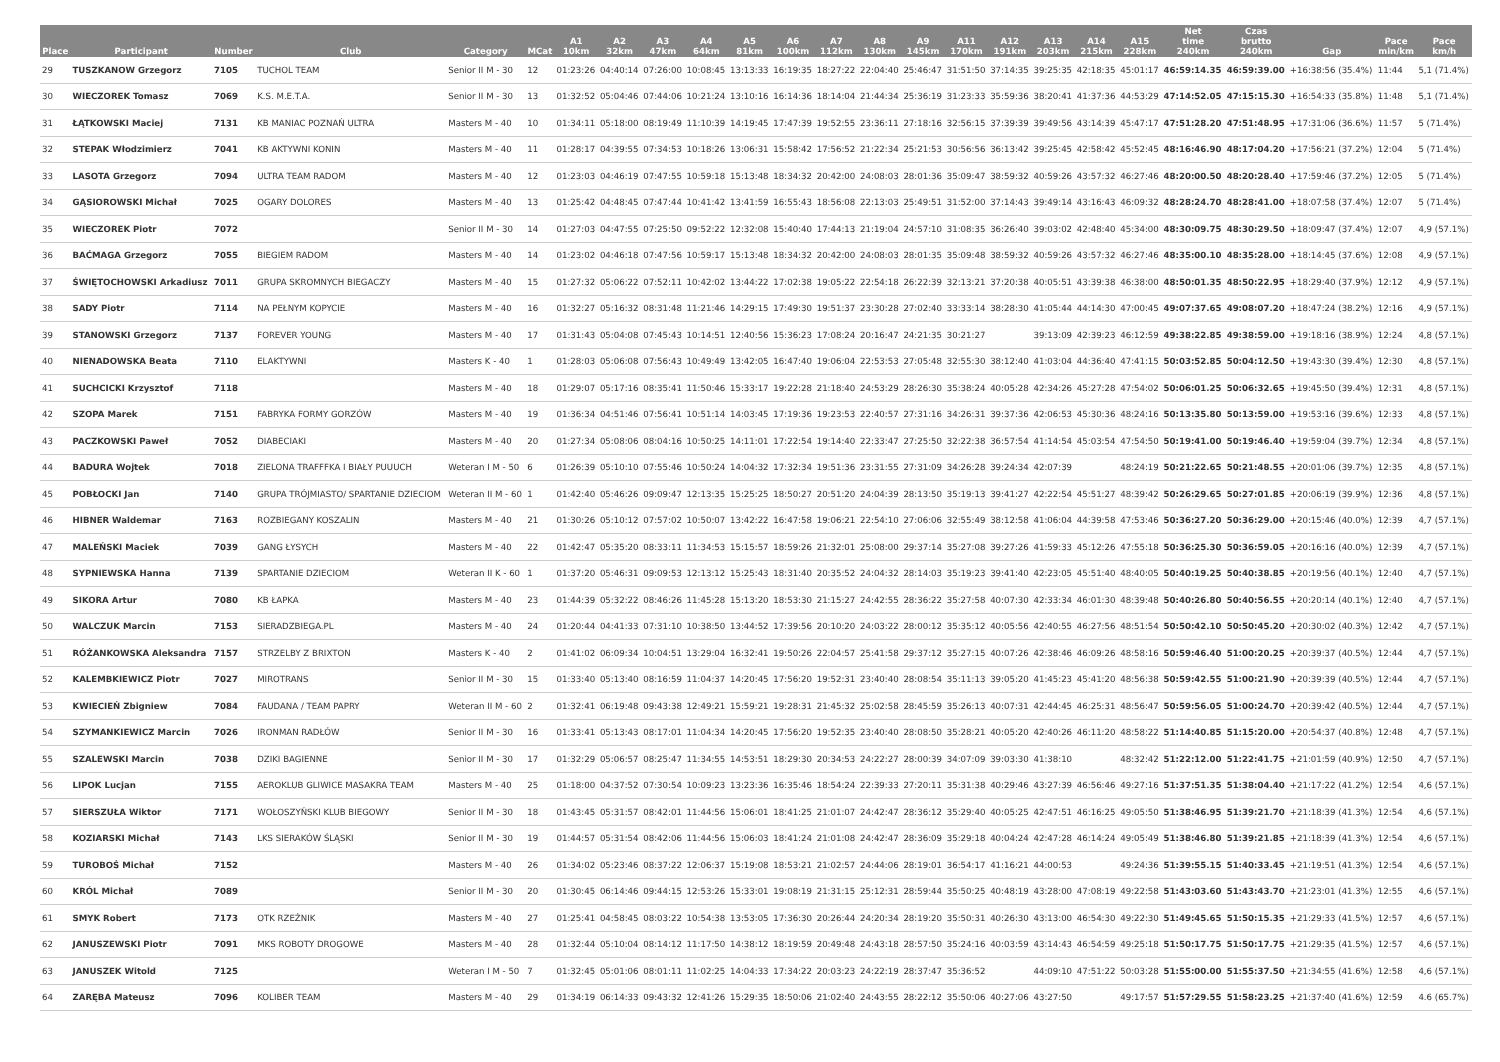| Place | Participant | Number | Club | Category | MCat | A1 10km | A2 32km | A3 47km | A4 64km | A5 81km | A6 100km | A7 112km | A8 130km | A9 145km | A11 170km | A12 191km | A13 203km | A14 215km | A15 228km | Net time 240km | Czas brutto 240km | Gap | Pace min/km | Pace km/h |
| --- | --- | --- | --- | --- | --- | --- | --- | --- | --- | --- | --- | --- | --- | --- | --- | --- | --- | --- | --- | --- | --- | --- | --- | --- |
| 29 | TUSZKANOW Grzegorz | 7105 | TUCHOL TEAM | Senior II M - 30 | 12 | 01:23:26 | 04:40:14 | 07:26:00 | 10:08:45 | 13:13:33 | 16:19:35 | 18:27:22 | 22:04:40 | 25:46:47 | 31:51:50 | 37:14:35 | 39:25:35 | 42:18:35 | 45:01:17 | 46:59:14.35 | 46:59:39.00 | +16:38:56 (35.4%) | 11:44 | 5,1 (71.4%) |
| 30 | WIECZOREK Tomasz | 7069 | K.S. M.E.T.A. | Senior II M - 30 | 13 | 01:32:52 | 05:04:46 | 07:44:06 | 10:21:24 | 13:10:16 | 16:14:36 | 18:14:04 | 21:44:34 | 25:36:19 | 31:23:33 | 35:59:36 | 38:20:41 | 41:37:36 | 44:53:29 | 47:14:52.05 | 47:15:15.30 | +16:54:33 (35.8%) | 11:48 | 5,1 (71.4%) |
| 31 | ŁĄTKOWSKI Maciej | 7131 | KB MANIAC POZNAŃ ULTRA | Masters M - 40 | 10 | 01:34:11 | 05:18:00 | 08:19:49 | 11:10:39 | 14:19:45 | 17:47:39 | 19:52:55 | 23:36:11 | 27:18:16 | 32:56:15 | 37:39:39 | 39:49:56 | 43:14:39 | 45:47:17 | 47:51:28.20 | 47:51:48.95 | +17:31:06 (36.6%) | 11:57 | 5 (71.4%) |
| 32 | STEPAK Włodzimierz | 7041 | KB AKTYWNI KONIN | Masters M - 40 | 11 | 01:28:17 | 04:39:55 | 07:34:53 | 10:18:26 | 13:06:31 | 15:58:42 | 17:56:52 | 21:22:34 | 25:21:53 | 30:56:56 | 36:13:42 | 39:25:45 | 42:58:42 | 45:52:45 | 48:16:46.90 | 48:17:04.20 | +17:56:21 (37.2%) | 12:04 | 5 (71.4%) |
| 33 | LASOTA Grzegorz | 7094 | ULTRA TEAM RADOM | Masters M - 40 | 12 | 01:23:03 | 04:46:19 | 07:47:55 | 10:59:18 | 15:13:48 | 18:34:32 | 20:42:00 | 24:08:03 | 28:01:36 | 35:09:47 | 38:59:32 | 40:59:26 | 43:57:32 | 46:27:46 | 48:20:00.50 | 48:20:28.40 | +17:59:46 (37.2%) | 12:05 | 5 (71.4%) |
| 34 | GĄSIOROWSKI Michał | 7025 | OGARY DOLORES | Masters M - 40 | 13 | 01:25:42 | 04:48:45 | 07:47:44 | 10:41:42 | 13:41:59 | 16:55:43 | 18:56:08 | 22:13:03 | 25:49:51 | 31:52:00 | 37:14:43 | 39:49:14 | 43:16:43 | 46:09:32 | 48:28:24.70 | 48:28:41.00 | +18:07:58 (37.4%) | 12:07 | 5 (71.4%) |
| 35 | WIECZOREK Piotr | 7072 | | Senior II M - 30 | 14 | 01:27:03 | 04:47:55 | 07:25:50 | 09:52:22 | 12:32:08 | 15:40:40 | 17:44:13 | 21:19:04 | 24:57:10 | 31:08:35 | 36:26:40 | 39:03:02 | 42:48:40 | 45:34:00 | 48:30:09.75 | 48:30:29.50 | +18:09:47 (37.4%) | 12:07 | 4,9 (57.1%) |
| 36 | BAĆMAGA Grzegorz | 7055 | BIEGIEM RADOM | Masters M - 40 | 14 | 01:23:02 | 04:46:18 | 07:47:56 | 10:59:17 | 15:13:48 | 18:34:32 | 20:42:00 | 24:08:03 | 28:01:35 | 35:09:48 | 38:59:32 | 40:59:26 | 43:57:32 | 46:27:46 | 48:35:00.10 | 48:35:28.00 | +18:14:45 (37.6%) | 12:08 | 4,9 (57.1%) |
| 37 | ŚWIĘTOCHOWSKI Arkadiusz | 7011 | GRUPA SKROMNYCH BIEGACZY | Masters M - 40 | 15 | 01:27:32 | 05:06:22 | 07:52:11 | 10:42:02 | 13:44:22 | 17:02:38 | 19:05:22 | 22:54:18 | 26:22:39 | 32:13:21 | 37:20:38 | 40:05:51 | 43:39:38 | 46:38:00 | 48:50:01.35 | 48:50:22.95 | +18:29:40 (37.9%) | 12:12 | 4,9 (57.1%) |
| 38 | SADY Piotr | 7114 | NA PEŁNYM KOPYCIE | Masters M - 40 | 16 | 01:32:27 | 05:16:32 | 08:31:48 | 11:21:46 | 14:29:15 | 17:49:30 | 19:51:37 | 23:30:28 | 27:02:40 | 33:33:14 | 38:28:30 | 41:05:44 | 44:14:30 | 47:00:45 | 49:07:37.65 | 49:08:07.20 | +18:47:24 (38.2%) | 12:16 | 4,9 (57.1%) |
| 39 | STANOWSKI Grzegorz | 7137 | FOREVER YOUNG | Masters M - 40 | 17 | 01:31:43 | 05:04:08 | 07:45:43 | 10:14:51 | 12:40:56 | 15:36:23 | 17:08:24 | 20:16:47 | 24:21:35 | 30:21:27 | | 39:13:09 | 42:39:23 | 46:12:59 | 49:38:22.85 | 49:38:59.00 | +19:18:16 (38.9%) | 12:24 | 4,8 (57.1%) |
| 40 | NIENADOWSKA Beata | 7110 | ELAKTYWNI | Masters K - 40 | 1 | 01:28:03 | 05:06:08 | 07:56:43 | 10:49:49 | 13:42:05 | 16:47:40 | 19:06:04 | 22:53:53 | 27:05:48 | 32:55:30 | 38:12:40 | 41:03:04 | 44:36:40 | 47:41:15 | 50:03:52.85 | 50:04:12.50 | +19:43:30 (39.4%) | 12:30 | 4,8 (57.1%) |
| 41 | SUCHCICKI Krzysztof | 7118 | | Masters M - 40 | 18 | 01:29:07 | 05:17:16 | 08:35:41 | 11:50:46 | 15:33:17 | 19:22:28 | 21:18:40 | 24:53:29 | 28:26:30 | 35:38:24 | 40:05:28 | 42:34:26 | 45:27:28 | 47:54:02 | 50:06:01.25 | 50:06:32.65 | +19:45:50 (39.4%) | 12:31 | 4,8 (57.1%) |
| 42 | SZOPA Marek | 7151 | FABRYKA FORMY GORZÓW | Masters M - 40 | 19 | 01:36:34 | 04:51:46 | 07:56:41 | 10:51:14 | 14:03:45 | 17:19:36 | 19:23:53 | 22:40:57 | 27:31:16 | 34:26:31 | 39:37:36 | 42:06:53 | 45:30:36 | 48:24:16 | 50:13:35.80 | 50:13:59.00 | +19:53:16 (39.6%) | 12:33 | 4,8 (57.1%) |
| 43 | PACZKOWSKI Paweł | 7052 | DIABECIAKI | Masters M - 40 | 20 | 01:27:34 | 05:08:06 | 08:04:16 | 10:50:25 | 14:11:01 | 17:22:54 | 19:14:40 | 22:33:47 | 27:25:50 | 32:22:38 | 36:57:54 | 41:14:54 | 45:03:54 | 47:54:50 | 50:19:41.00 | 50:19:46.40 | +19:59:04 (39.7%) | 12:34 | 4,8 (57.1%) |
| 44 | BADURA Wojtek | 7018 | ZIELONA TRAFFFKA I BIAŁY PUUUCH | Weteran I M - 50 | 6 | 01:26:39 | 05:10:10 | 07:55:46 | 10:50:24 | 14:04:32 | 17:32:34 | 19:51:36 | 23:31:55 | 27:31:09 | 34:26:28 | 39:24:34 | 42:07:39 | | 48:24:19 | 50:21:22.65 | 50:21:48.55 | +20:01:06 (39.7%) | 12:35 | 4,8 (57.1%) |
| 45 | POBŁOCKI Jan | 7140 | GRUPA TRÓJMIASTO/ SPARTANIE DZIECIOM | Weteran II M - 60 | 1 | 01:42:40 | 05:46:26 | 09:09:47 | 12:13:35 | 15:25:25 | 18:50:27 | 20:51:20 | 24:04:39 | 28:13:50 | 35:19:13 | 39:41:27 | 42:22:54 | 45:51:27 | 48:39:42 | 50:26:29.65 | 50:27:01.85 | +20:06:19 (39.9%) | 12:36 | 4,8 (57.1%) |
| 46 | HIBNER Waldemar | 7163 | ROZBIEGANY KOSZALIN | Masters M - 40 | 21 | 01:30:26 | 05:10:12 | 07:57:02 | 10:50:07 | 13:42:22 | 16:47:58 | 19:06:21 | 22:54:10 | 27:06:06 | 32:55:49 | 38:12:58 | 41:06:04 | 44:39:58 | 47:53:46 | 50:36:27.20 | 50:36:29.00 | +20:15:46 (40.0%) | 12:39 | 4,7 (57.1%) |
| 47 | MALEŃSKI Maciek | 7039 | GANG ŁYSYCH | Masters M - 40 | 22 | 01:42:47 | 05:35:20 | 08:33:11 | 11:34:53 | 15:15:57 | 18:59:26 | 21:32:01 | 25:08:00 | 29:37:14 | 35:27:08 | 39:27:26 | 41:59:33 | 45:12:26 | 47:55:18 | 50:36:25.30 | 50:36:59.05 | +20:16:16 (40.0%) | 12:39 | 4,7 (57.1%) |
| 48 | SYPNIEWSKA Hanna | 7139 | SPARTANIE DZIECIOM | Weteran II K - 60 | 1 | 01:37:20 | 05:46:31 | 09:09:53 | 12:13:12 | 15:25:43 | 18:31:40 | 20:35:52 | 24:04:32 | 28:14:03 | 35:19:23 | 39:41:40 | 42:23:05 | 45:51:40 | 48:40:05 | 50:40:19.25 | 50:40:38.85 | +20:19:56 (40.1%) | 12:40 | 4,7 (57.1%) |
| 49 | SIKORA Artur | 7080 | KB ŁAPKA | Masters M - 40 | 23 | 01:44:39 | 05:32:22 | 08:46:26 | 11:45:28 | 15:13:20 | 18:53:30 | 21:15:27 | 24:42:55 | 28:36:22 | 35:27:58 | 40:07:30 | 42:33:34 | 46:01:30 | 48:39:48 | 50:40:26.80 | 50:40:56.55 | +20:20:14 (40.1%) | 12:40 | 4,7 (57.1%) |
| 50 | WALCZUK Marcin | 7153 | SIERADZBIEGA.PL | Masters M - 40 | 24 | 01:20:44 | 04:41:33 | 07:31:10 | 10:38:50 | 13:44:52 | 17:39:56 | 20:10:20 | 24:03:22 | 28:00:12 | 35:35:12 | 40:05:56 | 42:40:55 | 46:27:56 | 48:51:54 | 50:50:42.10 | 50:50:45.20 | +20:30:02 (40.3%) | 12:42 | 4,7 (57.1%) |
| 51 | RÓŻANKOWSKA Aleksandra | 7157 | STRZELBY Z BRIXTON | Masters K - 40 | 2 | 01:41:02 | 06:09:34 | 10:04:51 | 13:29:04 | 16:32:41 | 19:50:26 | 22:04:57 | 25:41:58 | 29:37:12 | 35:27:15 | 40:07:26 | 42:38:46 | 46:09:26 | 48:58:16 | 50:59:46.40 | 51:00:20.25 | +20:39:37 (40.5%) | 12:44 | 4,7 (57.1%) |
| 52 | KALEMBKIEWICZ Piotr | 7027 | MIROTRANS | Senior II M - 30 | 15 | 01:33:40 | 05:13:40 | 08:16:59 | 11:04:37 | 14:20:45 | 17:56:20 | 19:52:31 | 23:40:40 | 28:08:54 | 35:11:13 | 39:05:20 | 41:45:23 | 45:41:20 | 48:56:38 | 50:59:42.55 | 51:00:21.90 | +20:39:39 (40.5%) | 12:44 | 4,7 (57.1%) |
| 53 | KWIECIEŃ Zbigniew | 7084 | FAUDANA / TEAM PAPRY | Weteran II M - 60 | 2 | 01:32:41 | 06:19:48 | 09:43:38 | 12:49:21 | 15:59:21 | 19:28:31 | 21:45:32 | 25:02:58 | 28:45:59 | 35:26:13 | 40:07:31 | 42:44:45 | 46:25:31 | 48:56:47 | 50:59:56.05 | 51:00:24.70 | +20:39:42 (40.5%) | 12:44 | 4,7 (57.1%) |
| 54 | SZYMANKIEWICZ Marcin | 7026 | IRONMAN RADŁÓW | Senior II M - 30 | 16 | 01:33:41 | 05:13:43 | 08:17:01 | 11:04:34 | 14:20:45 | 17:56:20 | 19:52:35 | 23:40:40 | 28:08:50 | 35:28:21 | 40:05:20 | 42:40:26 | 46:11:20 | 48:58:22 | 51:14:40.85 | 51:15:20.00 | +20:54:37 (40.8%) | 12:48 | 4,7 (57.1%) |
| 55 | SZALEWSKI Marcin | 7038 | DZIKI BAGIENNE | Senior II M - 30 | 17 | 01:32:29 | 05:06:57 | 08:25:47 | 11:34:55 | 14:53:51 | 18:29:30 | 20:34:53 | 24:22:27 | 28:00:39 | 34:07:09 | 39:03:30 | 41:38:10 | | 48:32:42 | 51:22:12.00 | 51:22:41.75 | +21:01:59 (40.9%) | 12:50 | 4,7 (57.1%) |
| 56 | LIPOK Lucjan | 7155 | AEROKLUB GLIWICE MASAKRA TEAM | Masters M - 40 | 25 | 01:18:00 | 04:37:52 | 07:30:54 | 10:09:23 | 13:23:36 | 16:35:46 | 18:54:24 | 22:39:33 | 27:20:11 | 35:31:38 | 40:29:46 | 43:27:39 | 46:56:46 | 49:27:16 | 51:37:51.35 | 51:38:04.40 | +21:17:22 (41.2%) | 12:54 | 4,6 (57.1%) |
| 57 | SIERSZUŁA Wiktor | 7171 | WOŁOSZYŃSKI KLUB BIEGOWY | Senior II M - 30 | 18 | 01:43:45 | 05:31:57 | 08:42:01 | 11:44:56 | 15:06:01 | 18:41:25 | 21:01:07 | 24:42:47 | 28:36:12 | 35:29:40 | 40:05:25 | 42:47:51 | 46:16:25 | 49:05:50 | 51:38:46.95 | 51:39:21.70 | +21:18:39 (41.3%) | 12:54 | 4,6 (57.1%) |
| 58 | KOZIARSKI Michał | 7143 | LKS SIERAKÓW ŚLĄSKI | Senior II M - 30 | 19 | 01:44:57 | 05:31:54 | 08:42:06 | 11:44:56 | 15:06:03 | 18:41:24 | 21:01:08 | 24:42:47 | 28:36:09 | 35:29:18 | 40:04:24 | 42:47:28 | 46:14:24 | 49:05:49 | 51:38:46.80 | 51:39:21.85 | +21:18:39 (41.3%) | 12:54 | 4,6 (57.1%) |
| 59 | TUROBOŚ Michał | 7152 | | Masters M - 40 | 26 | 01:34:02 | 05:23:46 | 08:37:22 | 12:06:37 | 15:19:08 | 18:53:21 | 21:02:57 | 24:44:06 | 28:19:01 | 36:54:17 | 41:16:21 | 44:00:53 | | 49:24:36 | 51:39:55.15 | 51:40:33.45 | +21:19:51 (41.3%) | 12:54 | 4,6 (57.1%) |
| 60 | KRÓL Michał | 7089 | | Senior II M - 30 | 20 | 01:30:45 | 06:14:46 | 09:44:15 | 12:53:26 | 15:33:01 | 19:08:19 | 21:31:15 | 25:12:31 | 28:59:44 | 35:50:25 | 40:48:19 | 43:28:00 | 47:08:19 | 49:22:58 | 51:43:03.60 | 51:43:43.70 | +21:23:01 (41.3%) | 12:55 | 4,6 (57.1%) |
| 61 | SMYK Robert | 7173 | OTK RZEŹNIK | Masters M - 40 | 27 | 01:25:41 | 04:58:45 | 08:03:22 | 10:54:38 | 13:53:05 | 17:36:30 | 20:26:44 | 24:20:34 | 28:19:20 | 35:50:31 | 40:26:30 | 43:13:00 | 46:54:30 | 49:22:30 | 51:49:45.65 | 51:50:15.35 | +21:29:33 (41.5%) | 12:57 | 4,6 (57.1%) |
| 62 | JANUSZEWSKI Piotr | 7091 | MKS ROBOTY DROGOWE | Masters M - 40 | 28 | 01:32:44 | 05:10:04 | 08:14:12 | 11:17:50 | 14:38:12 | 18:19:59 | 20:49:48 | 24:43:18 | 28:57:50 | 35:24:16 | 40:03:59 | 43:14:43 | 46:54:59 | 49:25:18 | 51:50:17.75 | 51:50:17.75 | +21:29:35 (41.5%) | 12:57 | 4,6 (57.1%) |
| 63 | JANUSZEK Witold | 7125 | | Weteran I M - 50 | 7 | 01:32:45 | 05:01:06 | 08:01:11 | 11:02:25 | 14:04:33 | 17:34:22 | 20:03:23 | 24:22:19 | 28:37:47 | 35:36:52 | | 44:09:10 | 47:51:22 | 50:03:28 | 51:55:00.00 | 51:55:37.50 | +21:34:55 (41.6%) | 12:58 | 4,6 (57.1%) |
| 64 | ZARĘBA Mateusz | 7096 | KOLIBER TEAM | Masters M - 40 | 29 | 01:34:19 | 06:14:33 | 09:43:32 | 12:41:26 | 15:29:35 | 18:50:06 | 21:02:40 | 24:43:55 | 28:22:12 | 35:50:06 | 40:27:06 | 43:27:50 | | 49:17:57 | 51:57:29.55 | 51:58:23.25 | +21:37:40 (41.6%) | 12:59 | 4.6 (65.7%) |